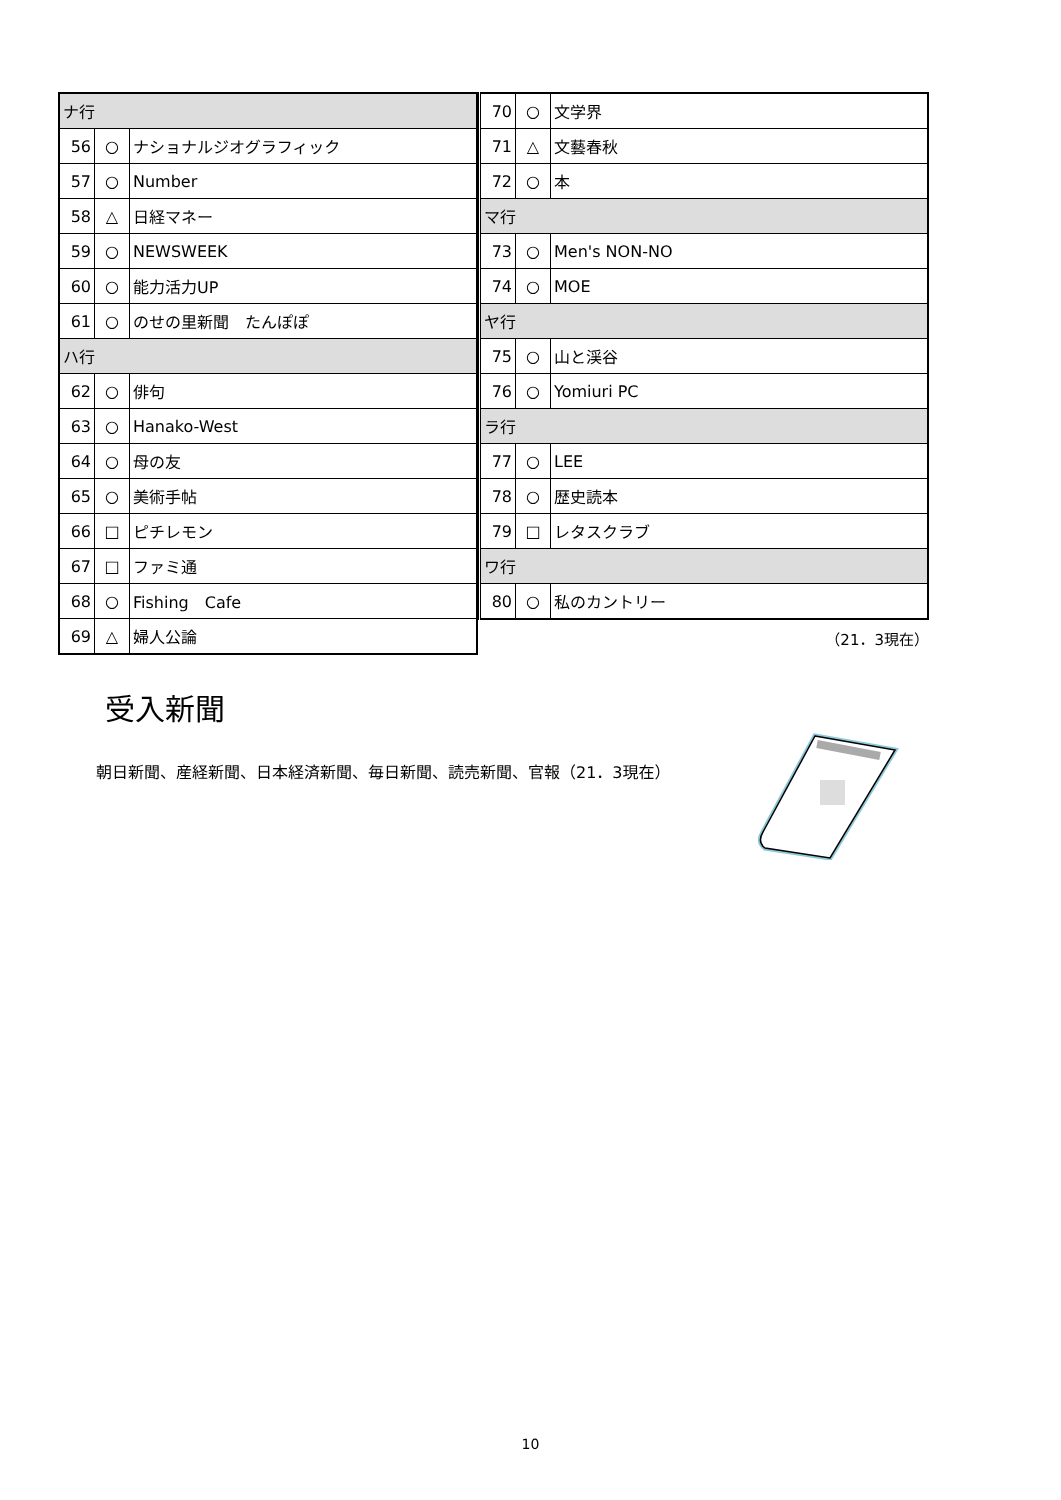| ナ行 | | |
| 56 | ○ | ナショナルジオグラフィック |
| 57 | ○ | Number |
| 58 | △ | 日経マネー |
| 59 | ○ | NEWSWEEK |
| 60 | ○ | 能力活力UP |
| 61 | ○ | のせの里新聞 たんぽぽ |
| ハ行 | | |
| 62 | ○ | 俳句 |
| 63 | ○ | Hanako-West |
| 64 | ○ | 母の友 |
| 65 | ○ | 美術手帖 |
| 66 | □ | ピチレモン |
| 67 | □ | ファミ通 |
| 68 | ○ | Fishing Cafe |
| 69 | △ | 婦人公論 |
| 70 | ○ | 文学界 |
| 71 | △ | 文藝春秋 |
| 72 | ○ | 本 |
| マ行 | | |
| 73 | ○ | Men's NON-NO |
| 74 | ○ | MOE |
| ヤ行 | | |
| 75 | ○ | 山と渓谷 |
| 76 | ○ | Yomiuri PC |
| ラ行 | | |
| 77 | ○ | LEE |
| 78 | ○ | 歴史読本 |
| 79 | □ | レタスクラブ |
| ワ行 | | |
| 80 | ○ | 私のカントリー |
（21．3現在）
受入新聞
朝日新聞、産経新聞、日本経済新聞、毎日新聞、読売新聞、官報（21．3現在）
10